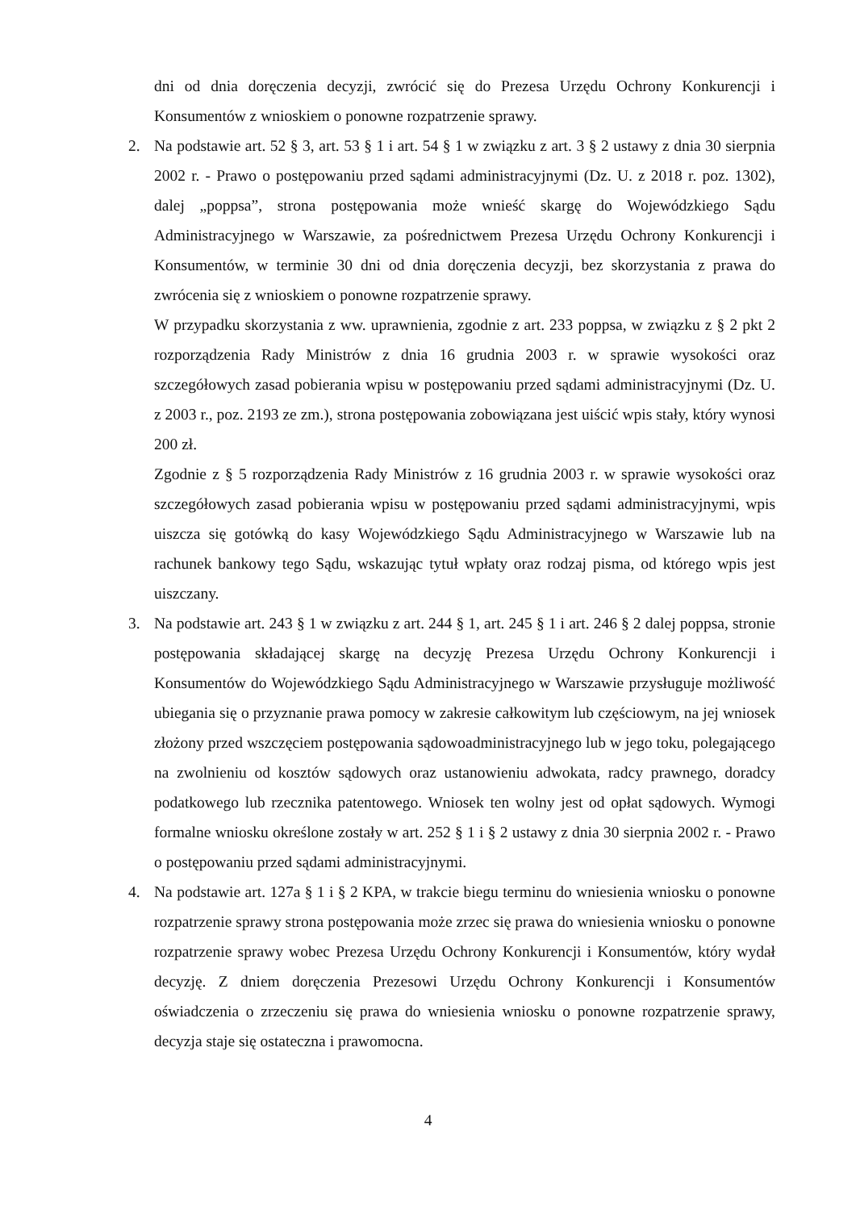dni od dnia doręczenia decyzji, zwrócić się do Prezesa Urzędu Ochrony Konkurencji i Konsumentów z wnioskiem o ponowne rozpatrzenie sprawy.
2. Na podstawie art. 52 § 3, art. 53 § 1 i art. 54 § 1 w związku z art. 3 § 2 ustawy z dnia 30 sierpnia 2002 r. - Prawo o postępowaniu przed sądami administracyjnymi (Dz. U. z 2018 r. poz. 1302), dalej „poppsa”, strona postępowania może wnieść skargę do Wojewódzkiego Sądu Administracyjnego w Warszawie, za pośrednictwem Prezesa Urzędu Ochrony Konkurencji i Konsumentów, w terminie 30 dni od dnia doręczenia decyzji, bez skorzystania z prawa do zwrócenia się z wnioskiem o ponowne rozpatrzenie sprawy.
W przypadku skorzystania z ww. uprawnienia, zgodnie z art. 233 poppsa, w związku z § 2 pkt 2 rozporządzenia Rady Ministrów z dnia 16 grudnia 2003 r. w sprawie wysokości oraz szczegółowych zasad pobierania wpisu w postępowaniu przed sądami administracyjnymi (Dz. U. z 2003 r., poz. 2193 ze zm.), strona postępowania zobowiązana jest uiścić wpis stały, który wynosi 200 zł.
Zgodnie z § 5 rozporządzenia Rady Ministrów z 16 grudnia 2003 r. w sprawie wysokości oraz szczegółowych zasad pobierania wpisu w postępowaniu przed sądami administracyjnymi, wpis uiszcza się gotówką do kasy Wojewódzkiego Sądu Administracyjnego w Warszawie lub na rachunek bankowy tego Sądu, wskazując tytuł wpłaty oraz rodzaj pisma, od którego wpis jest uiszczany.
3. Na podstawie art. 243 § 1 w związku z art. 244 § 1, art. 245 § 1 i art. 246 § 2 dalej poppsa, stronie postępowania składającej skargę na decyzję Prezesa Urzędu Ochrony Konkurencji i Konsumentów do Wojewódzkiego Sądu Administracyjnego w Warszawie przysługuje możliwość ubiegania się o przyznanie prawa pomocy w zakresie całkowitym lub częściowym, na jej wniosek złożony przed wszczęciem postępowania sądowoadministracyjnego lub w jego toku, polegającego na zwolnieniu od kosztów sądowych oraz ustanowieniu adwokata, radcy prawnego, doradcy podatkowego lub rzecznika patentowego. Wniosek ten wolny jest od opłat sądowych. Wymogi formalne wniosku określone zostały w art. 252 § 1 i § 2 ustawy z dnia 30 sierpnia 2002 r. - Prawo o postępowaniu przed sądami administracyjnymi.
4. Na podstawie art. 127a § 1 i § 2 KPA, w trakcie biegu terminu do wniesienia wniosku o ponowne rozpatrzenie sprawy strona postępowania może zrzec się prawa do wniesienia wniosku o ponowne rozpatrzenie sprawy wobec Prezesa Urzędu Ochrony Konkurencji i Konsumentów, który wydał decyzję. Z dniem doręczenia Prezesowi Urzędu Ochrony Konkurencji i Konsumentów oświadczenia o zrzeczeniu się prawa do wniesienia wniosku o ponowne rozpatrzenie sprawy, decyzja staje się ostateczna i prawomocna.
4